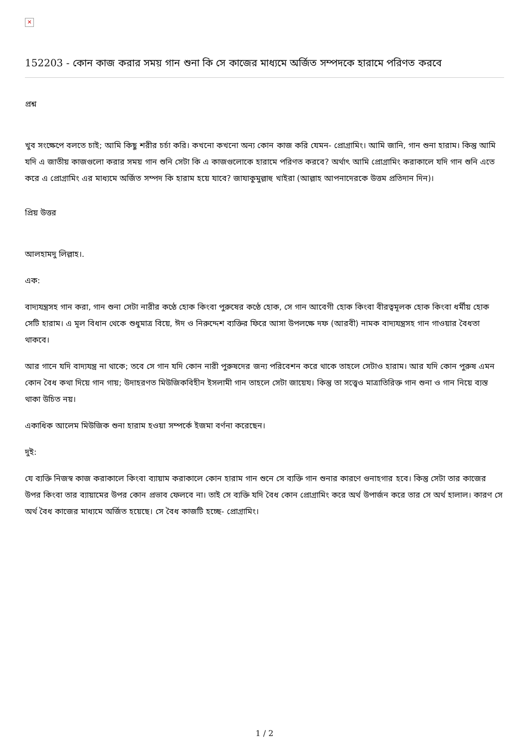✕
152203 - কোন কাজ করার সময় গান শুনা কি সে কাজের মাধ্যমে অর্জিত সম্পদকে হারামে পরিণত করবে
প্রশ্ন
খুব সংক্ষেপে বলতে চাই; আমি কিছু শরীর চর্চা করি। কখনো কখনো অন্য কোন কাজ করি যেমন- প্রোগ্রামিং। আমি জানি, গান শুনা হারাম। কিন্তু আমি যদি এ জাতীয় কাজগুলো করার সময় গান শুনি সেটা কি এ কাজগুলোকে হারামে পরিণত করবে? অর্থাৎ আমি প্রোগ্রামিং করাকালে যদি গান শুনি এতে করে এ প্রোগ্রামিং এর মাধ্যমে অর্জিত সম্পদ কি হারাম হয়ে যাবে? জাযাকুমুল্লাহু খাইরা (আল্লাহ আপনাদেরকে উত্তম প্রতিদান দিন)।
প্রিয় উত্তর
আলহামদু লিল্লাহ।.
এক:
বাদ্যযন্ত্রসহ গান করা, গান শুনা সেটা নারীর কণ্ঠে হোক কিংবা পুরুষের কণ্ঠে হোক, সে গান আবেগী হোক কিংবা বীরত্বমূলক হোক কিংবা ধর্মীয় হোক সেটি হারাম। এ মূল বিধান থেকে শুধুমাত্র বিয়ে, ঈদ ও নিরুদ্দেশ ব্যক্তির ফিরে আসা উপলক্ষে দফ (আরবী) নামক বাদ্যযন্ত্রসহ গান গাওয়ার বৈধতা থাকবে।
আর গানে যদি বাদ্যযন্ত্র না থাকে; তবে সে গান যদি কোন নারী পুরুষদের জন্য পরিবেশন করে থাকে তাহলে সেটাও হারাম। আর যদি কোন পুরুষ এমন কোন বৈধ কথা দিয়ে গান গায়; উদাহরণত মিউজিকবিহীন ইসলামী গান তাহলে সেটা জায়েয। কিন্তু তা সত্ত্বেও মাত্রাতিরিক্ত গান শুনা ও গান নিয়ে ব্যস্ত থাকা উচিত নয়।
একাধিক আলেম মিউজিক শুনা হারাম হওয়া সম্পর্কে ইজমা বর্ণনা করেছেন।
দুই:
যে ব্যক্তি নিজস্ব কাজ করাকালে কিংবা ব্যায়াম করাকালে কোন হারাম গান শুনে সে ব্যক্তি গান শুনার কারণে গুনাহগার হবে। কিন্তু সেটা তার কাজের উপর কিংবা তার ব্যায়ামের উপর কোন প্রভাব ফেলবে না। তাই সে ব্যক্তি যদি বৈধ কোন প্রোগ্রামিং করে অর্থ উপার্জন করে তার সে অর্থ হালাল। কারণ সে অর্থ বৈধ কাজের মাধ্যমে অর্জিত হয়েছে। সে বৈধ কাজটি হচ্ছে- প্রোগ্রামিং।
1 / 2